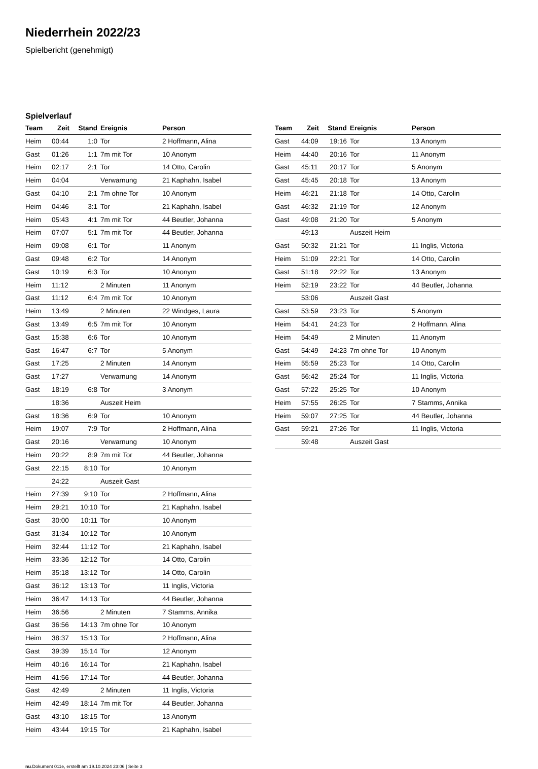Niederrhein 2022/23
Spielbericht (genehmigt)
Spielverlauf
| Team | Zeit | Stand | Ereignis | Person |
| --- | --- | --- | --- | --- |
| Heim | 00:44 | 1:0 | Tor | 2 Hoffmann, Alina |
| Gast | 01:26 | 1:1 | 7m mit Tor | 10 Anonym |
| Heim | 02:17 | 2:1 | Tor | 14 Otto, Carolin |
| Heim | 04:04 | | Verwarnung | 21 Kaphahn, Isabel |
| Gast | 04:10 | 2:1 | 7m ohne Tor | 10 Anonym |
| Heim | 04:46 | 3:1 | Tor | 21 Kaphahn, Isabel |
| Heim | 05:43 | 4:1 | 7m mit Tor | 44 Beutler, Johanna |
| Heim | 07:07 | 5:1 | 7m mit Tor | 44 Beutler, Johanna |
| Heim | 09:08 | 6:1 | Tor | 11 Anonym |
| Gast | 09:48 | 6:2 | Tor | 14 Anonym |
| Gast | 10:19 | 6:3 | Tor | 10 Anonym |
| Heim | 11:12 | | 2 Minuten | 11 Anonym |
| Gast | 11:12 | 6:4 | 7m mit Tor | 10 Anonym |
| Heim | 13:49 | | 2 Minuten | 22 Windges, Laura |
| Gast | 13:49 | 6:5 | 7m mit Tor | 10 Anonym |
| Gast | 15:38 | 6:6 | Tor | 10 Anonym |
| Gast | 16:47 | 6:7 | Tor | 5 Anonym |
| Gast | 17:25 | | 2 Minuten | 14 Anonym |
| Gast | 17:27 | | Verwarnung | 14 Anonym |
| Gast | 18:19 | 6:8 | Tor | 3 Anonym |
| | 18:36 | | Auszeit Heim | |
| Gast | 18:36 | 6:9 | Tor | 10 Anonym |
| Heim | 19:07 | 7:9 | Tor | 2 Hoffmann, Alina |
| Gast | 20:16 | | Verwarnung | 10 Anonym |
| Heim | 20:22 | 8:9 | 7m mit Tor | 44 Beutler, Johanna |
| Gast | 22:15 | 8:10 | Tor | 10 Anonym |
| | 24:22 | | Auszeit Gast | |
| Heim | 27:39 | 9:10 | Tor | 2 Hoffmann, Alina |
| Heim | 29:21 | 10:10 | Tor | 21 Kaphahn, Isabel |
| Gast | 30:00 | 10:11 | Tor | 10 Anonym |
| Gast | 31:34 | 10:12 | Tor | 10 Anonym |
| Heim | 32:44 | 11:12 | Tor | 21 Kaphahn, Isabel |
| Heim | 33:36 | 12:12 | Tor | 14 Otto, Carolin |
| Heim | 35:18 | 13:12 | Tor | 14 Otto, Carolin |
| Gast | 36:12 | 13:13 | Tor | 11 Inglis, Victoria |
| Heim | 36:47 | 14:13 | Tor | 44 Beutler, Johanna |
| Heim | 36:56 | | 2 Minuten | 7 Stamms, Annika |
| Gast | 36:56 | 14:13 | 7m ohne Tor | 10 Anonym |
| Heim | 38:37 | 15:13 | Tor | 2 Hoffmann, Alina |
| Gast | 39:39 | 15:14 | Tor | 12 Anonym |
| Heim | 40:16 | 16:14 | Tor | 21 Kaphahn, Isabel |
| Heim | 41:56 | 17:14 | Tor | 44 Beutler, Johanna |
| Gast | 42:49 | | 2 Minuten | 11 Inglis, Victoria |
| Heim | 42:49 | 18:14 | 7m mit Tor | 44 Beutler, Johanna |
| Gast | 43:10 | 18:15 | Tor | 13 Anonym |
| Heim | 43:44 | 19:15 | Tor | 21 Kaphahn, Isabel |
| Team | Zeit | Stand | Ereignis | Person |
| --- | --- | --- | --- | --- |
| Gast | 44:09 | 19:16 | Tor | 13 Anonym |
| Heim | 44:40 | 20:16 | Tor | 11 Anonym |
| Gast | 45:11 | 20:17 | Tor | 5 Anonym |
| Gast | 45:45 | 20:18 | Tor | 13 Anonym |
| Heim | 46:21 | 21:18 | Tor | 14 Otto, Carolin |
| Gast | 46:32 | 21:19 | Tor | 12 Anonym |
| Gast | 49:08 | 21:20 | Tor | 5 Anonym |
| | 49:13 | | Auszeit Heim | |
| Gast | 50:32 | 21:21 | Tor | 11 Inglis, Victoria |
| Heim | 51:09 | 22:21 | Tor | 14 Otto, Carolin |
| Gast | 51:18 | 22:22 | Tor | 13 Anonym |
| Heim | 52:19 | 23:22 | Tor | 44 Beutler, Johanna |
| | 53:06 | | Auszeit Gast | |
| Gast | 53:59 | 23:23 | Tor | 5 Anonym |
| Heim | 54:41 | 24:23 | Tor | 2 Hoffmann, Alina |
| Heim | 54:49 | | 2 Minuten | 11 Anonym |
| Gast | 54:49 | 24:23 | 7m ohne Tor | 10 Anonym |
| Heim | 55:59 | 25:23 | Tor | 14 Otto, Carolin |
| Gast | 56:42 | 25:24 | Tor | 11 Inglis, Victoria |
| Gast | 57:22 | 25:25 | Tor | 10 Anonym |
| Heim | 57:55 | 26:25 | Tor | 7 Stamms, Annika |
| Heim | 59:07 | 27:25 | Tor | 44 Beutler, Johanna |
| Gast | 59:21 | 27:26 | Tor | 11 Inglis, Victoria |
| | 59:48 | | Auszeit Gast | |
nu.Dokument 011e, erstellt am 19.10.2024 23:06 | Seite 3